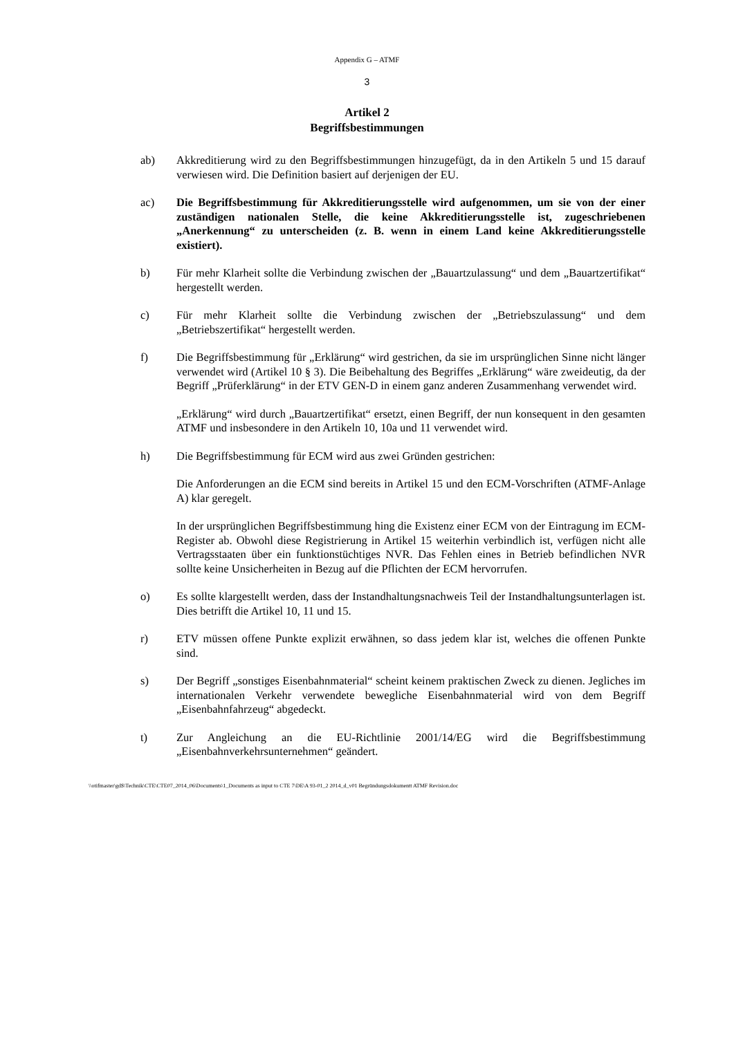Appendix G – ATMF
3
Artikel 2
Begriffsbestimmungen
ab) Akkreditierung wird zu den Begriffsbestimmungen hinzugefügt, da in den Artikeln 5 und 15 darauf verwiesen wird. Die Definition basiert auf derjenigen der EU.
ac) Die Begriffsbestimmung für Akkreditierungsstelle wird aufgenommen, um sie von der einer zuständigen nationalen Stelle, die keine Akkreditierungsstelle ist, zugeschriebenen „Anerkennung“ zu unterscheiden (z. B. wenn in einem Land keine Akkreditierungsstelle existiert).
b) Für mehr Klarheit sollte die Verbindung zwischen der „Bauartzulassung“ und dem „Bauartzertifikat“ hergestellt werden.
c) Für mehr Klarheit sollte die Verbindung zwischen der „Betriebszulassung“ und dem „Betriebszertifikat“ hergestellt werden.
f) Die Begriffsbestimmung für „Erklärung“ wird gestrichen, da sie im ursprünglichen Sinne nicht länger verwendet wird (Artikel 10 § 3). Die Beibehaltung des Begriffes „Erklärung“ wäre zweideutig, da der Begriff „Prüferklärung“ in der ETV GEN-D in einem ganz anderen Zusammenhang verwendet wird.
„Erklärung“ wird durch „Bauartzertifikat“ ersetzt, einen Begriff, der nun konsequent in den gesamten ATMF und insbesondere in den Artikeln 10, 10a und 11 verwendet wird.
h) Die Begriffsbestimmung für ECM wird aus zwei Gründen gestrichen:
Die Anforderungen an die ECM sind bereits in Artikel 15 und den ECM-Vorschriften (ATMF-Anlage A) klar geregelt.
In der ursprünglichen Begriffsbestimmung hing die Existenz einer ECM von der Eintragung im ECM-Register ab. Obwohl diese Registrierung in Artikel 15 weiterhin verbindlich ist, verfügen nicht alle Vertragsstaaten über ein funktionstüchtiges NVR. Das Fehlen eines in Betrieb befindlichen NVR sollte keine Unsicherheiten in Bezug auf die Pflichten der ECM hervorrufen.
o) Es sollte klargestellt werden, dass der Instandhaltungsnachweis Teil der Instandhaltungsunterlagen ist. Dies betrifft die Artikel 10, 11 und 15.
r) ETV müssen offene Punkte explizit erwähnen, so dass jedem klar ist, welches die offenen Punkte sind.
s) Der Begriff „sonstiges Eisenbahnmaterial“ scheint keinem praktischen Zweck zu dienen. Jegliches im internationalen Verkehr verwendete bewegliche Eisenbahnmaterial wird von dem Begriff „Eisenbahnfahrzeug“ abgedeckt.
t) Zur Angleichung an die EU-Richtlinie 2001/14/EG wird die Begriffsbestimmung „Eisenbahnverkehrsunternehmen“ geändert.
\\otifmaster\gd$\Technik\CTE\CTE07_2014_06\Documents\1_Documents as input to CTE 7\DE\A 93-01_2 2014_d_v01 Begründungsdokumentt ATMF Revision.doc